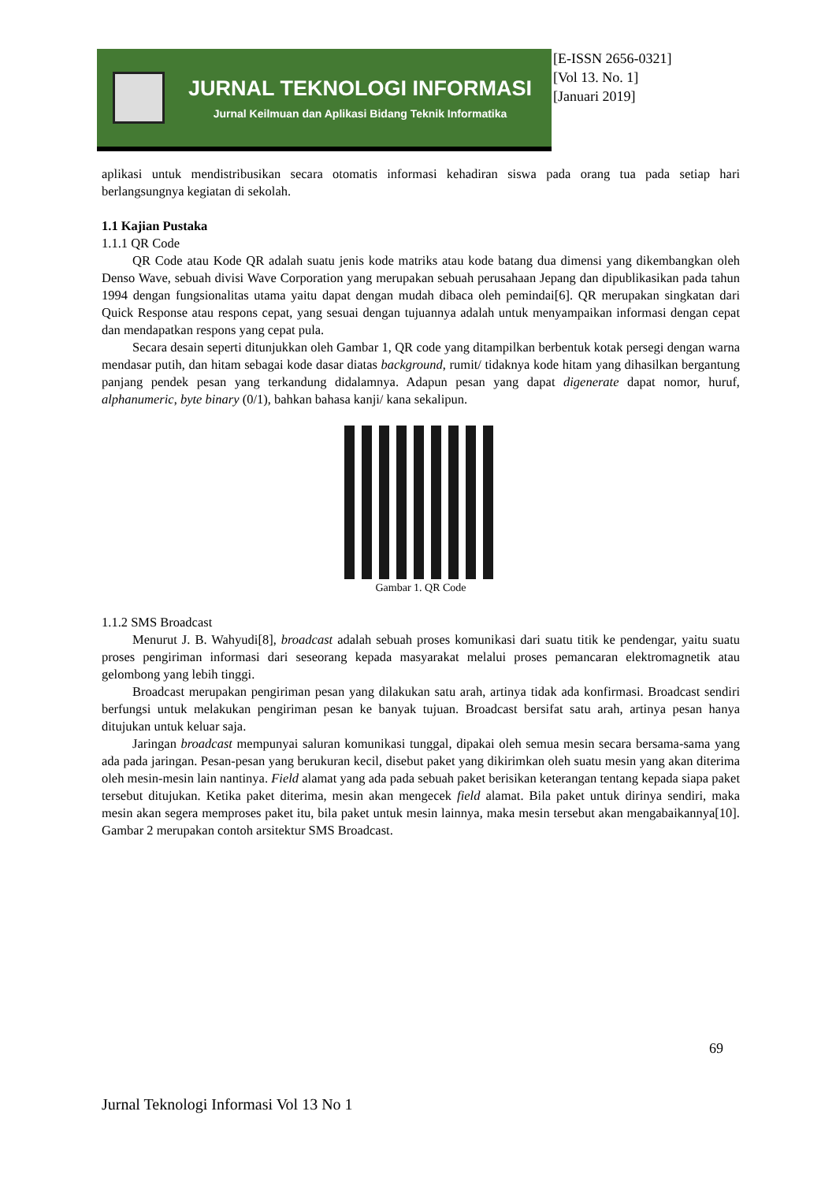JURNAL TEKNOLOGI INFORMASI
Jurnal Keilmuan dan Aplikasi Bidang Teknik Informatika
[E-ISSN 2656-0321]
[Vol 13. No. 1]
[Januari 2019]
aplikasi untuk mendistribusikan secara otomatis informasi kehadiran siswa pada orang tua pada setiap hari berlangsungnya kegiatan di sekolah.
1.1 Kajian Pustaka
1.1.1 QR Code
QR Code atau Kode QR adalah suatu jenis kode matriks atau kode batang dua dimensi yang dikembangkan oleh Denso Wave, sebuah divisi Wave Corporation yang merupakan sebuah perusahaan Jepang dan dipublikasikan pada tahun 1994 dengan fungsionalitas utama yaitu dapat dengan mudah dibaca oleh pemindai[6]. QR merupakan singkatan dari Quick Response atau respons cepat, yang sesuai dengan tujuannya adalah untuk menyampaikan informasi dengan cepat dan mendapatkan respons yang cepat pula.
Secara desain seperti ditunjukkan oleh Gambar 1, QR code yang ditampilkan berbentuk kotak persegi dengan warna mendasar putih, dan hitam sebagai kode dasar diatas background, rumit/ tidaknya kode hitam yang dihasilkan bergantung panjang pendek pesan yang terkandung didalamnya. Adapun pesan yang dapat digenerate dapat nomor, huruf, alphanumeric, byte binary (0/1), bahkan bahasa kanji/ kana sekalipun.
Gambar 1. QR Code
1.1.2 SMS Broadcast
Menurut J. B. Wahyudi[8], broadcast adalah sebuah proses komunikasi dari suatu titik ke pendengar, yaitu suatu proses pengiriman informasi dari seseorang kepada masyarakat melalui proses pemancaran elektromagnetik atau gelombong yang lebih tinggi.
Broadcast merupakan pengiriman pesan yang dilakukan satu arah, artinya tidak ada konfirmasi. Broadcast sendiri berfungsi untuk melakukan pengiriman pesan ke banyak tujuan. Broadcast bersifat satu arah, artinya pesan hanya ditujukan untuk keluar saja.
Jaringan broadcast mempunyai saluran komunikasi tunggal, dipakai oleh semua mesin secara bersama-sama yang ada pada jaringan. Pesan-pesan yang berukuran kecil, disebut paket yang dikirimkan oleh suatu mesin yang akan diterima oleh mesin-mesin lain nantinya. Field alamat yang ada pada sebuah paket berisikan keterangan tentang kepada siapa paket tersebut ditujukan. Ketika paket diterima, mesin akan mengecek field alamat. Bila paket untuk dirinya sendiri, maka mesin akan segera memproses paket itu, bila paket untuk mesin lainnya, maka mesin tersebut akan mengabaikannya[10]. Gambar 2 merupakan contoh arsitektur SMS Broadcast.
69
Jurnal Teknologi Informasi Vol 13 No 1